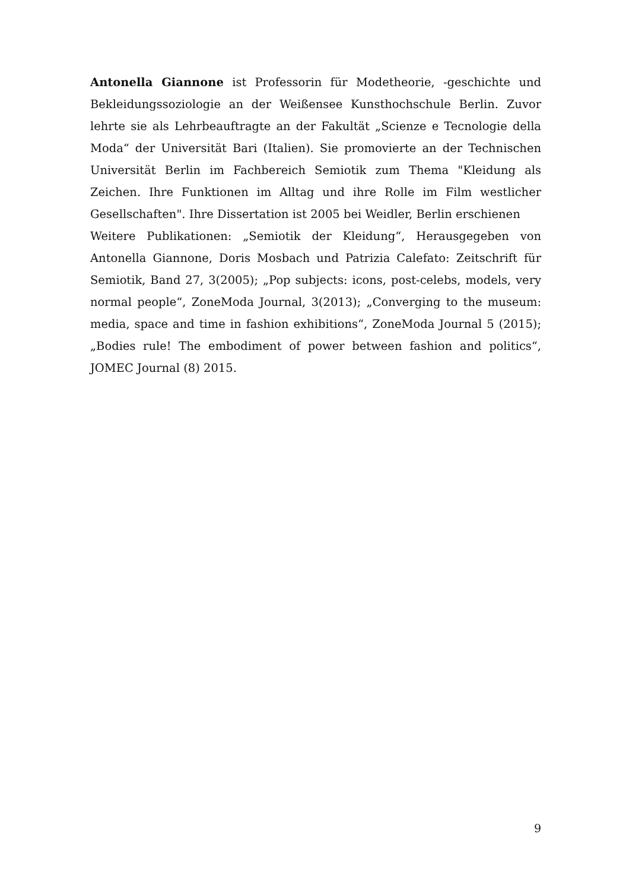Antonella Giannone ist Professorin für Modetheorie, -geschichte und Bekleidungssoziologie an der Weißensee Kunsthochschule Berlin. Zuvor lehrte sie als Lehrbeauftragte an der Fakultät „Scienze e Tecnologie della Moda“ der Universität Bari (Italien). Sie promovierte an der Technischen Universität Berlin im Fachbereich Semiotik zum Thema "Kleidung als Zeichen. Ihre Funktionen im Alltag und ihre Rolle im Film westlicher Gesellschaften". Ihre Dissertation ist 2005 bei Weidler, Berlin erschienen
Weitere Publikationen: „Semiotik der Kleidung“, Herausgegeben von Antonella Giannone, Doris Mosbach und Patrizia Calefato: Zeitschrift für Semiotik, Band 27, 3(2005); „Pop subjects: icons, post-celebs, models, very normal people“, ZoneModa Journal, 3(2013); „Converging to the museum: media, space and time in fashion exhibitions“, ZoneModa Journal 5 (2015); „Bodies rule! The embodiment of power between fashion and politics“, JOMEC Journal (8) 2015.
9